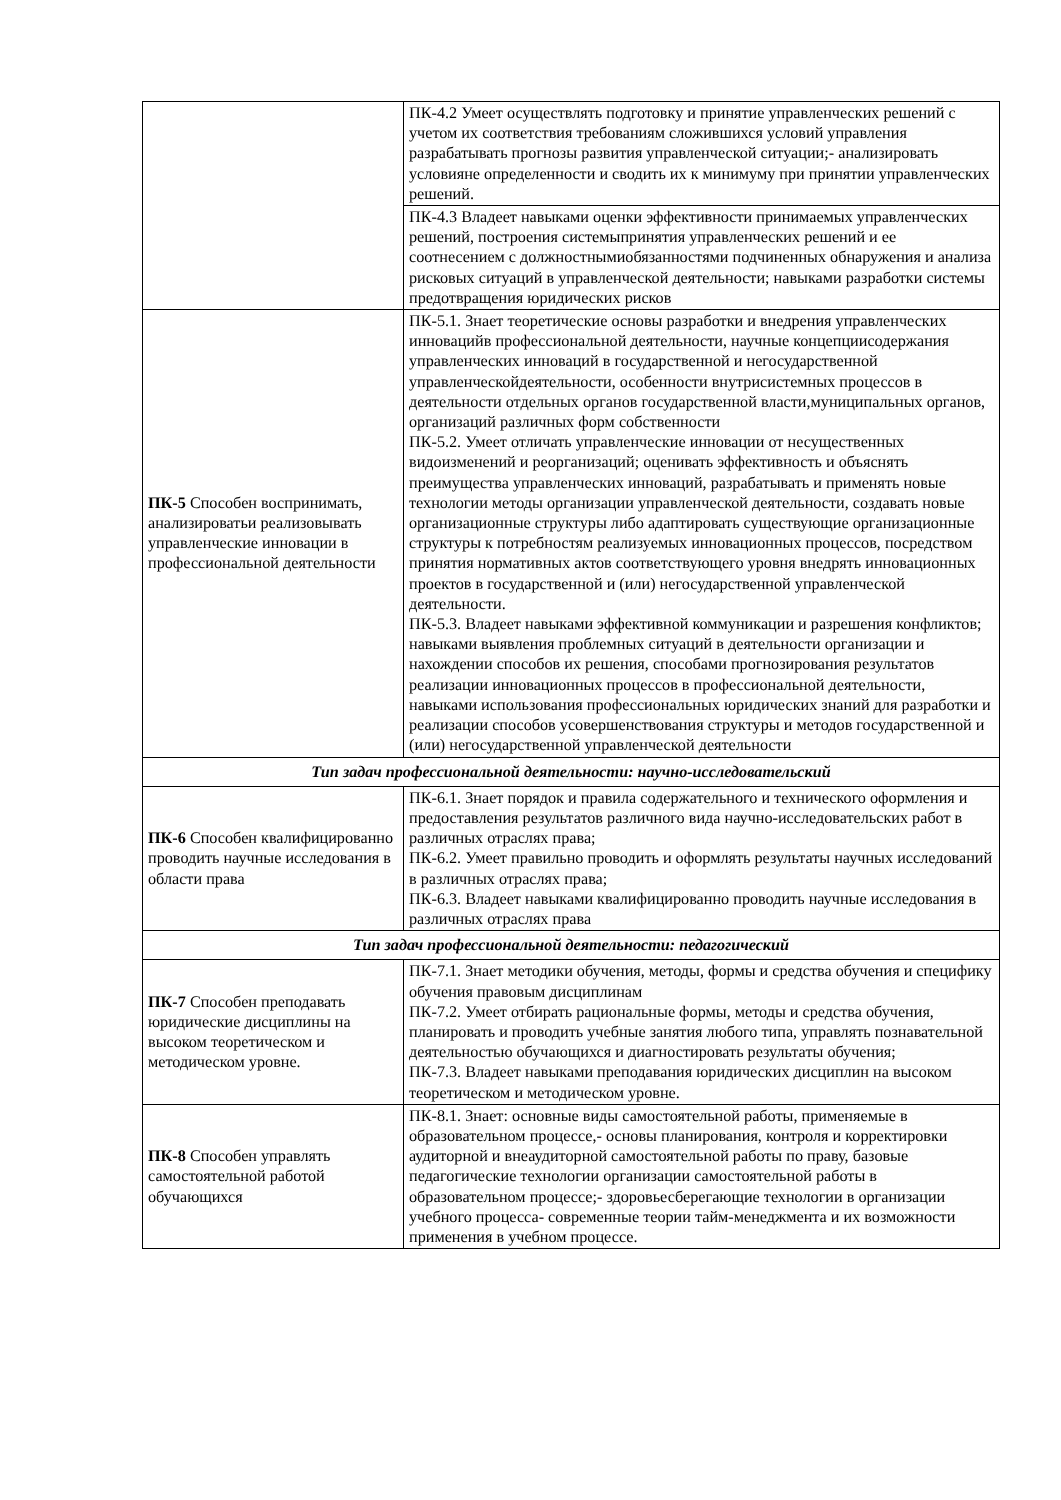| | ПК-4.2 Умеет осуществлять подготовку и принятие управленческих решений с учетом их соответствия требованиям сложившихся условий управления разрабатывать прогнозы развития управленческой ситуации;- анализировать условияне определенности и сводить их к минимуму при принятии управленческих решений. |
| | ПК-4.3 Владеет навыками оценки эффективности принимаемых управленческих решений, построения системыпринятия управленческих решений и ее соотнесением с должностнымиобязанностями подчиненных обнаружения и анализа рисковых ситуаций в управленческой деятельности; навыками разработки системы предотвращения юридических рисков |
| ПК-5 Способен воспринимать, анализироватьи реализовывать управленческие инновации в профессиональной деятельности | ПК-5.1. Знает теоретические основы разработки и внедрения управленческих инновацийв профессиональной деятельности, научные концепциисодержания управленческих инноваций в государственной и негосударственной управленческойдеятельности, особенности внутрисистемных процессов в деятельности отдельных органов государственной власти,муниципальных органов, организаций различных форм собственности ПК-5.2. Умеет отличать управленческие инновации от несущественных видоизменений и реорганизаций; оценивать эффективность и объяснять преимущества управленческих инноваций, разрабатывать и применять новые технологии методы организации управленческой деятельности, создавать новые организационные структуры либо адаптировать существующие организационные структуры к потребностям реализуемых инновационных процессов, посредством принятия нормативных актов соответствующего уровня внедрять инновационных проектов в государственной и (или) негосударственной управленческой деятельности. ПК-5.3. Владеет навыками эффективной коммуникации и разрешения конфликтов; навыками выявления проблемных ситуаций в деятельности организации и нахождении способов их решения, способами прогнозирования результатов реализации инновационных процессов в профессиональной деятельности, навыками использования профессиональных юридических знаний для разработки и реализации способов усовершенствования структуры и методов государственной и (или) негосударственной управленческой деятельности |
| Тип задач профессиональной деятельности: научно-исследовательский | |
| ПК-6 Способен квалифицированно проводить научные исследования в области права | ПК-6.1. Знает порядок и правила содержательного и технического оформления и предоставления результатов различного вида научно-исследовательских работ в различных отраслях права; ПК-6.2. Умеет правильно проводить и оформлять результаты научных исследований в различных отраслях права; ПК-6.3. Владеет навыками квалифицированно проводить научные исследования в различных отраслях права |
| Тип задач профессиональной деятельности: педагогический | |
| ПК-7 Способен преподавать юридические дисциплины на высоком теоретическом и методическом уровне. | ПК-7.1. Знает методики обучения, методы, формы и средства обучения и специфику обучения правовым дисциплинам ПК-7.2. Умеет отбирать рациональные формы, методы и средства обучения, планировать и проводить учебные занятия любого типа, управлять познавательной деятельностью обучающихся и диагностировать результаты обучения; ПК-7.3. Владеет навыками преподавания юридических дисциплин на высоком теоретическом и методическом уровне. |
| ПК-8 Способен управлять самостоятельной работой обучающихся | ПК-8.1. Знает: основные виды самостоятельной работы, применяемые в образовательном процессе,- основы планирования, контроля и корректировки аудиторной и внеаудиторной самостоятельной работы по праву, базовые педагогические технологии организации самостоятельной работы в образовательном процессе;- здоровьесберегающие технологии в организации учебного процесса- современные теории тайм-менеджмента и их возможности применения в учебном процессе. |